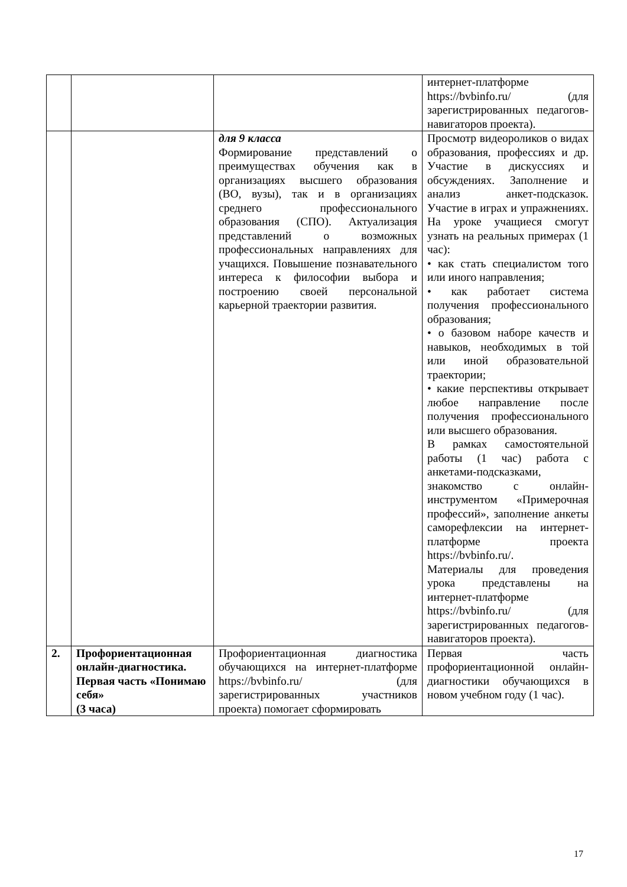| | | | интернет-платформе https://bvbinfo.ru/ (для зарегистрированных педагогов-навигаторов проекта). |
| | | для 9 класса Формирование представлений о преимуществах обучения как в организациях высшего образования (ВО, вузы), так и в организациях среднего профессионального образования (СПО). Актуализация представлений о возможных профессиональных направлениях для учащихся. Повышение познавательного интереса к философии выбора и построению своей персональной карьерной траектории развития. | Просмотр видеороликов о видах образования, профессиях и др. Участие в дискуссиях и обсуждениях. Заполнение и анализ анкет-подсказок. Участие в играх и упражнениях. На уроке учащиеся смогут узнать на реальных примерах (1 час): • как стать специалистом того или иного направления; • как работает система получения профессионального образования; • о базовом наборе качеств и навыков, необходимых в той или иной образовательной траектории; • какие перспективы открывает любое направление после получения профессионального или высшего образования. В рамках самостоятельной работы (1 час) работа с анкетами-подсказками, знакомство с онлайн-инструментом «Примерочная профессий», заполнение анкеты саморефлексии на интернет-платформе проекта https://bvbinfo.ru/. Материалы для проведения урока представлены на интернет-платформе https://bvbinfo.ru/ (для зарегистрированных педагогов-навигаторов проекта). |
| 2. | Профориентационная онлайн-диагностика. Первая часть «Понимаю себя» (3 часа) | Профориентационная диагностика обучающихся на интернет-платформе https://bvbinfo.ru/ (для зарегистрированных участников проекта) помогает сформировать | Первая часть профориентационной онлайн-диагностики обучающихся в новом учебном году (1 час). |
17